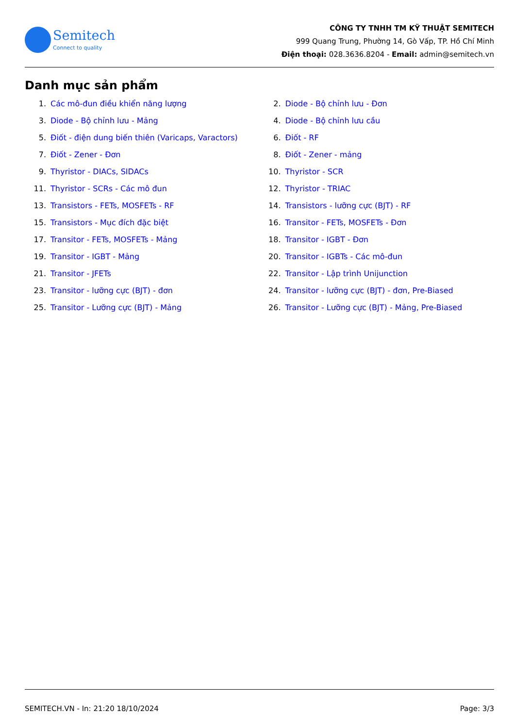Semitech
Connect to quality
CÔNG TY TNHH TM KỸ THUẬT SEMITECH
999 Quang Trung, Phường 14, Gò Vấp, TP. Hồ Chí Minh
Điện thoại: 028.3636.8204 - Email: admin@semitech.vn
Danh mục sản phẩm
1. Các mô-đun điều khiển năng lượng
2. Diode - Bộ chỉnh lưu - Đơn
3. Diode - Bộ chỉnh lưu - Mảng
4. Diode - Bộ chỉnh lưu cầu
5. Điốt - điện dung biến thiên (Varicaps, Varactors)
6. Điốt - RF
7. Điốt - Zener - Đơn
8. Điốt - Zener - mảng
9. Thyristor - DIACs, SIDACs
10. Thyristor - SCR
11. Thyristor - SCRs - Các mô đun
12. Thyristor - TRIAC
13. Transistors - FETs, MOSFETs - RF
14. Transistors - lưỡng cực (BJT) - RF
15. Transistors - Mục đích đặc biệt
16. Transitor - FETs, MOSFETs - Đơn
17. Transitor - FETs, MOSFETs - Mảng
18. Transitor - IGBT - Đơn
19. Transitor - IGBT - Mảng
20. Transitor - IGBTs - Các mô-đun
21. Transitor - JFETs
22. Transitor - Lập trình Unijunction
23. Transitor - lưỡng cực (BJT) - đơn
24. Transitor - lưỡng cực (BJT) - đơn, Pre-Biased
25. Transitor - Lưỡng cực (BJT) - Mảng
26. Transitor - Lưỡng cực (BJT) - Mảng, Pre-Biased
SEMITECH.VN - In: 21:20 18/10/2024 Page: 3/3